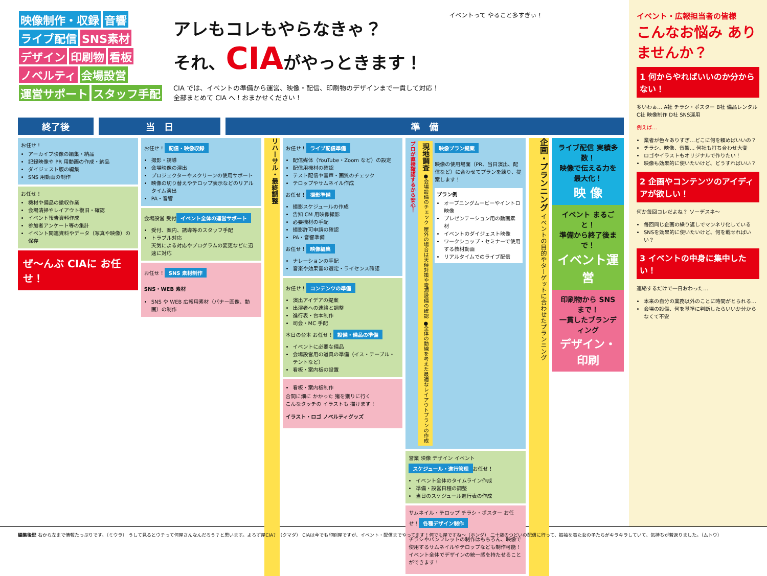映像制作・収録 音響
ライブ配信 SNS素材
デザイン 印刷物 看板
ノベルティ 会場設営
運営サポート スタッフ手配
アレもコレもやらなきゃ？
それ、CIAがやっときます！
CIA では、イベントの準備から運営、映像・配信、印刷物のデザインまで一貫して対応！
全部まとめて CIA へ！おまかせください！
イベントって やること多すぎぃ！
終了後 当　日 準　備
お任せ！
アーカイブ映像の編集・納品
記録映像や PR 用動画の作成・納品
ダイジェスト版の編集
SNS 用動画の制作
お任せ！
機材や備品の撤収作業
会場清掃やレイアウト復旧・確認
イベント報告資料作成
参加者アンケート等の集計
イベント関連資料やデータ（写真や映像）の保存
ぜ〜んぶ CIAに お任せ！
お任せ！
配信・映像収録
撮影・誘導
会場映像の演出
プロジェクターやスクリーンの使用サポート
映像の切り替えやテロップ表示などのリアルタイム演出
PA・音響
会場設営 受付
イベント全体の運営サポート
受付、案内、誘導等のスタッフ手配
トラブル対応
天気による対応やプログラムの変更などに迅速に対応
お任せ！
SNS 素材制作
SNS・WEB 素材
SNS や WEB 広報用素材（バナー画像、動画）の制作
リハーサル・最終調整
お任せ！
ライブ配信準備
配信媒体（YouTube・Zoom など）の設定
配信用機材の確認
テスト配信や音声・画質のチェック
テロップやサムネイル作成
お任せ！
撮影準備
撮影スケジュールの作成
告知 CM 用映像撮影
必要機材の手配
撮影許可申請の確認
PA・音響準備
お任せ！
映像編集
ナレーションの手配
音楽や効果音の選定・ライセンス確認
お任せ！
コンテンツの準備
演出アイデアの提案
出演者への連絡と調整
進行表・台本制作
司会・MC 手配
本日の台本 お任せ！
設備・備品の準備
イベントに必要な備品
会場設営用の道具の準備（イス・テーブル・テントなど）
看板・案内板の設置
看板・案内板制作
合間に畑に かかった 猪を獲りに行く
こんなタッチの イラストも 描けます！
イラスト・ロゴ ノベルティグッズ
プロが直接確認するから安心！
現地調査 ●会場設備のチェック 屋外の場合は天候対策や電源設備の確認 ●全体の動線を考えた最適なレイアウトプランの作成
映像プラン提案
映像の使用場面（PR、当日演出、配信など）に合わせてプランを練り、提案します！
プラン例
オープニングムービーやイントロ映像
プレゼンテーション用の動画素材
イベントのダイジェスト映像
ワークショップ・セミナーで使用する教材動画
リアルタイムでのライブ配信
営業 映像 デザイン イベント
スケジュール・進行管理
お任せ！
イベント全体のタイムライン作成
準備・設営日程の調整
当日のスケジュール進行表の作成
サムネイル・テロップ チラシ・ポスター お任せ！
各種デザイン制作
チラシやパンフレットの制作はもちろん、映像で使用するサムネイルやテロップなども制作可能！イベント全体でデザインの統一感を持たせることができます！
企画・プランニング イベントの目的やターゲットに合わせたプランニング
ライブ配信 実績多数！
映像で伝える力を最大化！
映 像
イベント まるごと！
準備から終了後まで！
イベント運営
印刷物から SNS まで！
一貫したブランディング
デザイン・印刷
イベント・広報担当者の皆様
こんなお悩み ありませんか？
1 何からやればいいのか分からない！
多いわぁ… A社 チラシ・ポスター B社 備品レンタル C社 映像制作 D社 SNS運用
例えば…
業者が色々ありすぎ…どこに何を頼めばいいの？
チラシ、映像、音響… 何社も打ち合わせ大変
ロゴやイラストもオリジナルで作りたい！
映像も効果的に使いたいけど、どうすればいい？
2 企画やコンテンツのアイディアが欲しい！
何か毎回コレだよね？ ソーデスネ〜
毎回同じ企画の繰り返しでマンネリ化している
SNSを効果的に使いたいけど、何を載せればいい？
3 イベントの中身に集中したい！
連絡するだけで一日おわった…
本来の自分の業務以外のことに時間がとられる…
会場の設備、何を基準に判断したらいいか分からなくて不安
編集後記 右から左まで情報たっぷりです。（ミウラ） うして見るとウチって何屋さんなんだろう？と思います。よろず屋CIA？（クマダ） CIAは今でも印刷屋ですが、イベント・配信までやってます！何でも屋ですね〜（ホンダ） 二十歳のつどいの配信に行って、振袖を着た女の子たちがキラキラしていて、気持ちが若返りました。（ムトウ）